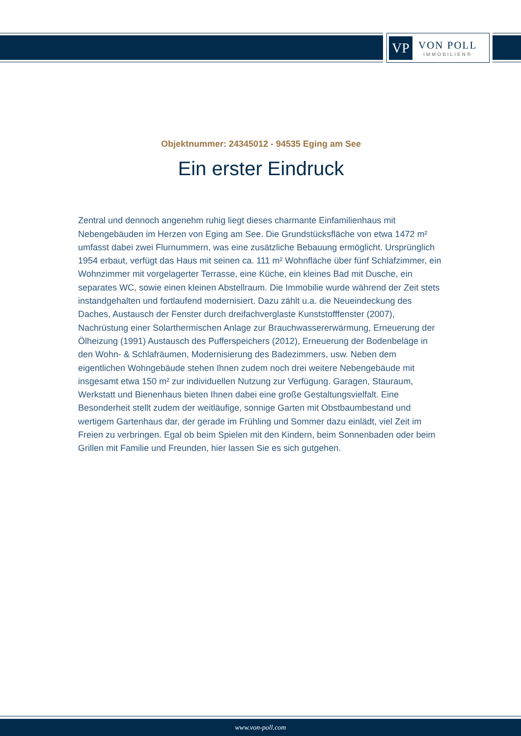VP
VON POLL
IMMOBILIEN®
Objektnummer: 24345012 - 94535 Eging am See
Ein erster Eindruck
Zentral und dennoch angenehm ruhig liegt dieses charmante Einfamilienhaus mit Nebengebäuden im Herzen von Eging am See. Die Grundstücksfläche von etwa 1472 m² umfasst dabei zwei Flurnummern, was eine zusätzliche Bebauung ermöglicht. Ursprünglich 1954 erbaut, verfügt das Haus mit seinen ca. 111 m² Wohnfläche über fünf Schlafzimmer, ein Wohnzimmer mit vorgelagerter Terrasse, eine Küche, ein kleines Bad mit Dusche, ein separates WC, sowie einen kleinen Abstellraum. Die Immobilie wurde während der Zeit stets instandgehalten und fortlaufend modernisiert. Dazu zählt u.a. die Neueindeckung des Daches, Austausch der Fenster durch dreifachverglaste Kunststofffenster (2007), Nachrüstung einer Solarthermischen Anlage zur Brauchwassererwärmung, Erneuerung der Ölheizung (1991) Austausch des Pufferspeichers (2012), Erneuerung der Bodenbeläge in den Wohn- & Schlafräumen, Modernisierung des Badezimmers, usw. Neben dem eigentlichen Wohngebäude stehen Ihnen zudem noch drei weitere Nebengebäude mit insgesamt etwa 150 m² zur individuellen Nutzung zur Verfügung. Garagen, Stauraum, Werkstatt und Bienenhaus bieten Ihnen dabei eine große Gestaltungsvielfalt. Eine Besonderheit stellt zudem der weitläufige, sonnige Garten mit Obstbaumbestand und wertigem Gartenhaus dar, der gerade im Frühling und Sommer dazu einlädt, viel Zeit im Freien zu verbringen. Egal ob beim Spielen mit den Kindern, beim Sonnenbaden oder beim Grillen mit Familie und Freunden, hier lassen Sie es sich gutgehen.
www.von-poll.com